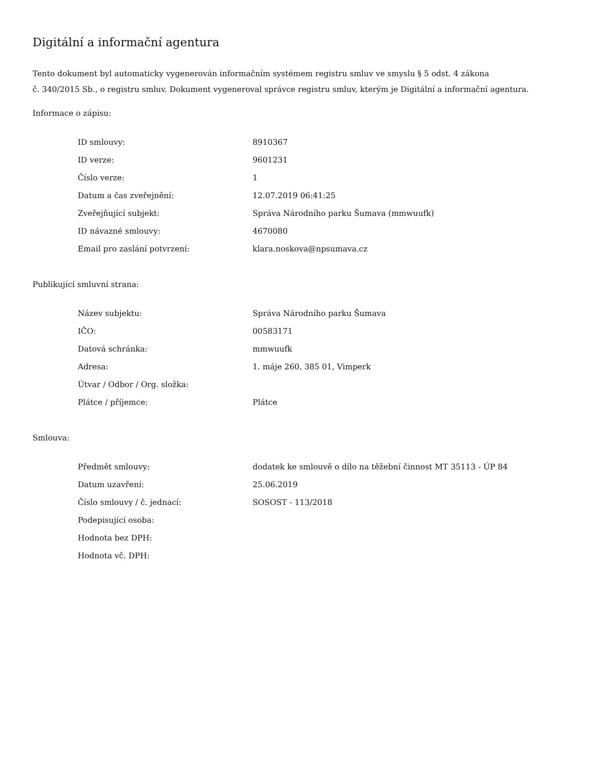Digitální a informační agentura
Tento dokument byl automaticky vygenerován informačním systémem registru smluv ve smyslu § 5 odst. 4 zákona
č. 340/2015 Sb., o registru smluv. Dokument vygeneroval správce registru smluv, kterým je Digitální a informační agentura.
Informace o zápisu:
| ID smlouvy: | 8910367 |
| ID verze: | 9601231 |
| Číslo verze: | 1 |
| Datum a čas zveřejnění: | 12.07.2019 06:41:25 |
| Zveřejňující subjekt: | Správa Národního parku Šumava (mmwuufk) |
| ID návazné smlouvy: | 4670080 |
| Email pro zaslání potvrzení: | klara.noskova@npsumava.cz |
Publikující smluvní strana:
| Název subjektu: | Správa Národního parku Šumava |
| IČO: | 00583171 |
| Datová schránka: | mmwuufk |
| Adresa: | 1. máje 260, 385 01, Vimperk |
| Útvar / Odbor / Org. složka: | |
| Plátce / příjemce: | Plátce |
Smlouva:
| Předmět smlouvy: | dodatek ke smlouvě o dílo na těžební činnost MT 35113 - ÚP 84 |
| Datum uzavření: | 25.06.2019 |
| Číslo smlouvy / č. jednací: | SOSOST - 113/2018 |
| Podepisující osoba: | |
| Hodnota bez DPH: | |
| Hodnota vč. DPH: | |